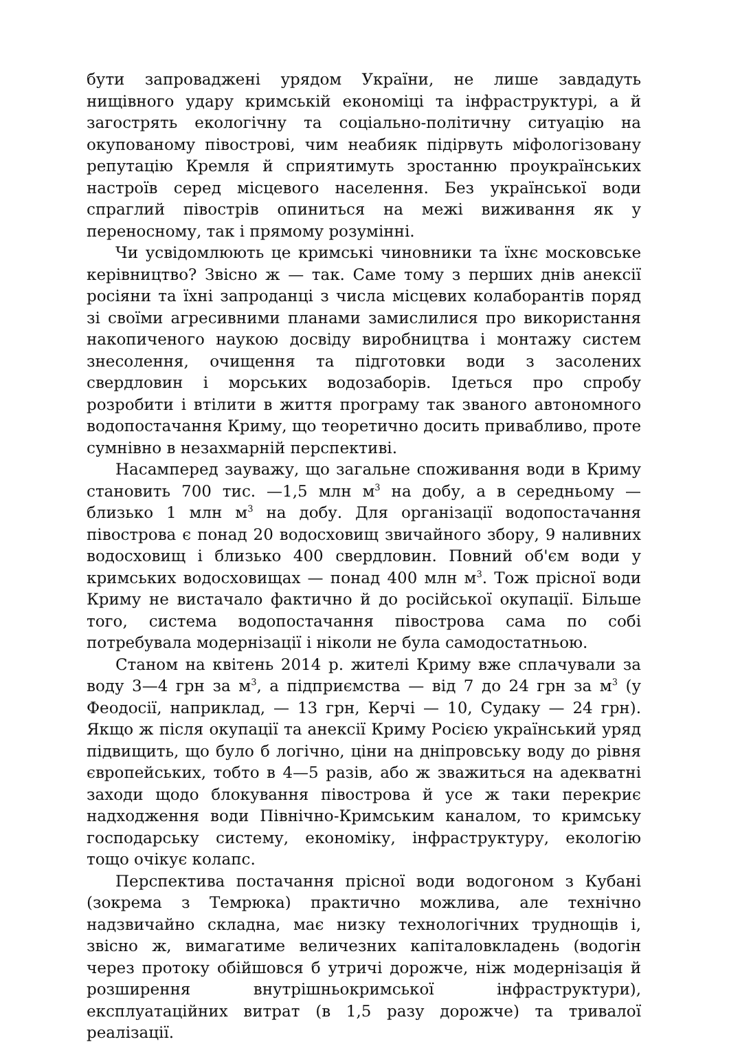бути запроваджені урядом України, не лише завдадуть нищівного удару кримській економіці та інфраструктурі, а й загострять екологічну та соціально-політичну ситуацію на окупованому півострові, чим неабияк підірвуть міфологізовану репутацію Кремля й сприятимуть зростанню проукраїнських настроїв серед місцевого населення. Без української води спраглий півострів опиниться на межі виживання як у переносному, так і прямому розумінні.
Чи усвідомлюють це кримські чиновники та їхнє московське керівництво? Звісно ж — так. Саме тому з перших днів анексії росіяни та їхні запроданці з числа місцевих колаборантів поряд зі своїми агресивними планами замислилися про використання накопиченого наукою досвіду виробництва і монтажу систем знесолення, очищення та підготовки води з засолених свердловин і морських водозаборів. Ідеться про спробу розробити і втілити в життя програму так званого автономного водопостачання Криму, що теоретично досить привабливо, проте сумнівно в незахмарній перспективі.
Насамперед зауважу, що загальне споживання води в Криму становить 700 тис. —1,5 млн м<sup>3</sup> на добу, а в середньому — близько 1 млн м<sup>3</sup> на добу. Для організації водопостачання півострова є понад 20 водосховищ звичайного збору, 9 наливних водосховищ і близько 400 свердловин. Повний об'єм води у кримських водосховищах — понад 400 млн м<sup>3</sup>. Тож прісної води Криму не вистачало фактично й до російської окупації. Більше того, система водопостачання півострова сама по собі потребувала модернізації і ніколи не була самодостатньою.
Станом на квітень 2014 р. жителі Криму вже сплачували за воду 3—4 грн за м<sup>3</sup>, а підприємства — від 7 до 24 грн за м<sup>3</sup> (у Феодосії, наприклад, — 13 грн, Керчі — 10, Судаку — 24 грн). Якщо ж після окупації та анексії Криму Росією український уряд підвищить, що було б логічно, ціни на дніпровську воду до рівня європейських, тобто в 4—5 разів, або ж зважиться на адекватні заходи щодо блокування півострова й усе ж таки перекриє надходження води Північно-Кримським каналом, то кримську господарську систему, економіку, інфраструктуру, екологію тощо очікує колапс.
Перспектива постачання прісної води водогоном з Кубані (зокрема з Темрюка) практично можлива, але технічно надзвичайно складна, має низку технологічних труднощів і, звісно ж, вимагатиме величезних капіталовкладень (водогін через протоку обійшовся б утричі дорожче, ніж модернізація й розширення внутрішньокримської інфраструктури), експлуатаційних витрат (в 1,5 разу дорожче) та тривалої реалізації.